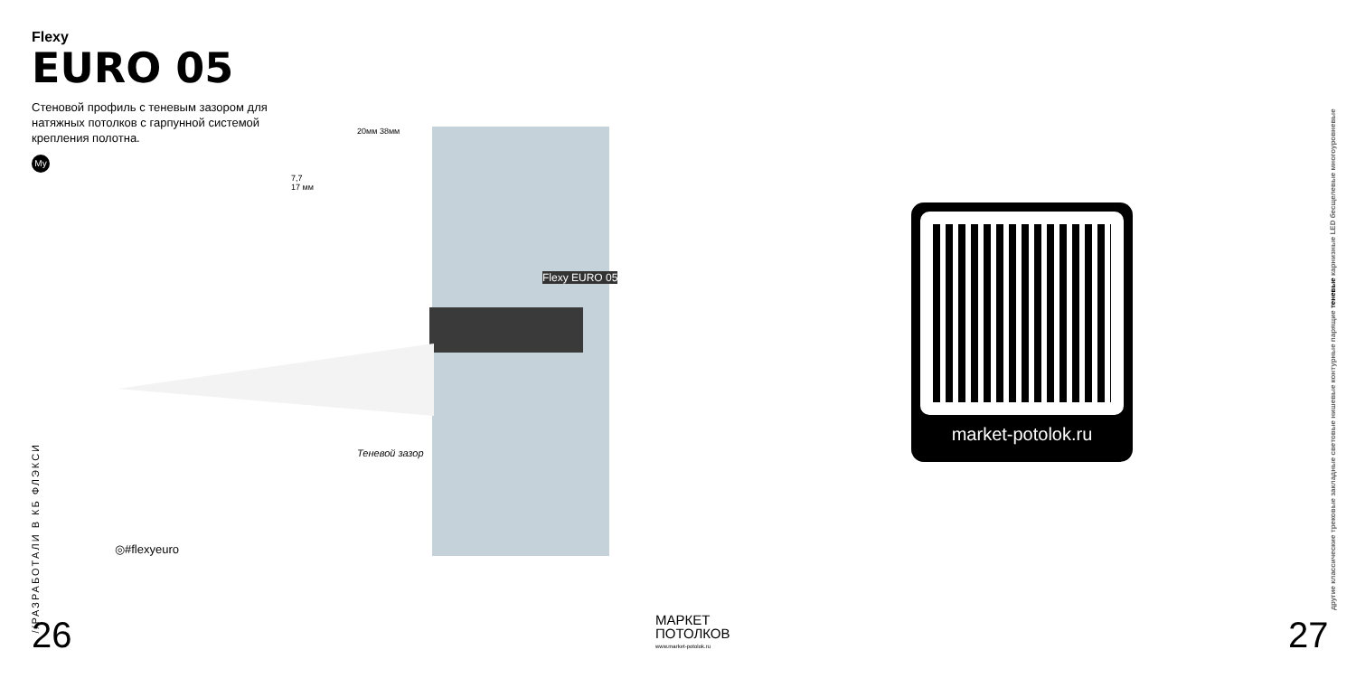Flexy
EURO 05
Стеновой профиль с теневым зазором для натяжных потолков с гарпунной системой крепления полотна.
My
20мм 38мм
7,7
17 мм
Flexy EURO 05
Теневой зазор
◎#flexyeuro
//РАЗРАБОТАЛИ В КБ ФЛЭКСИ
26
МАРКЕТ
ПОТОЛКОВ
www.market-potolok.ru
market-potolok.ru
другие классические трековые закладные световые нишевые контурные парящие теневые карнизные LED бесщелевые многоуровневые
27